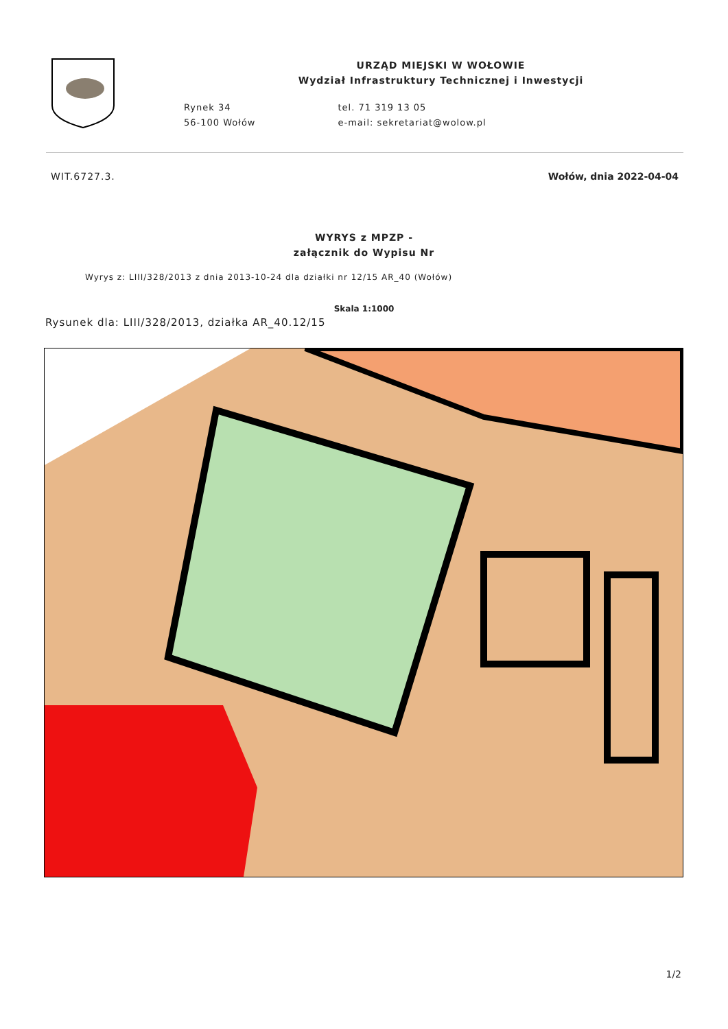Rynek 34
56-100 Wołów
URZĄD MIEJSKI W WOŁOWIE
Wydział Infrastruktury Technicznej i Inwestycji
tel. 71 319 13 05
e-mail: sekretariat@wolow.pl
WIT.6727.3. Wołów, dnia 2022-04-04
WYRYS z MPZP -
załącznik do Wypisu Nr
Wyrys z: LIII/328/2013 z dnia 2013-10-24 dla działki nr 12/15 AR_40 (Wołów)
Skala 1:1000
Rysunek dla: LIII/328/2013, działka AR_40.12/15
1/2